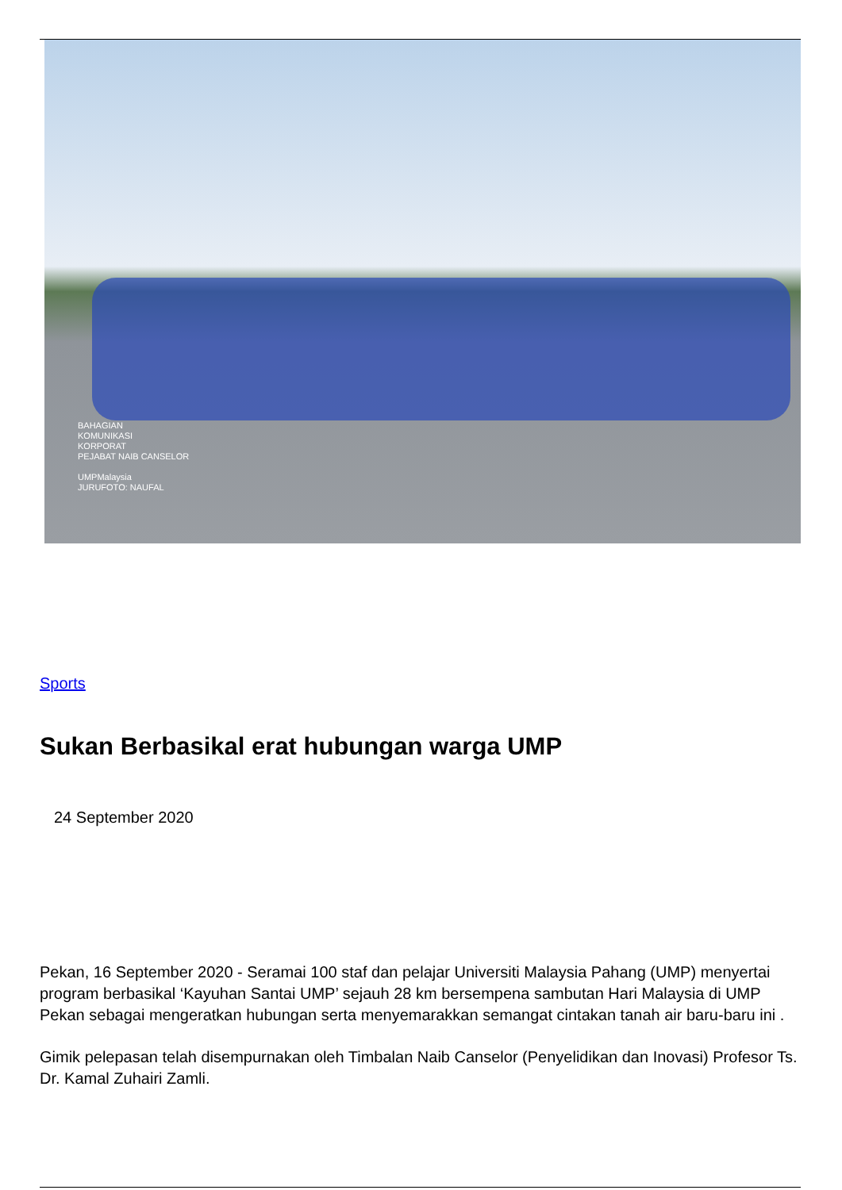BAHAGIAN
KOMUNIKASI
KORPORAT
PEJABAT NAIB CANSELOR
UMPMalaysia
JURUFOTO: NAUFAL
Sports
Sukan Berbasikal erat hubungan warga UMP
24 September 2020
Pekan, 16 September 2020 - Seramai 100 staf dan pelajar Universiti Malaysia Pahang (UMP) menyertai program berbasikal ‘Kayuhan Santai UMP’ sejauh 28 km bersempena sambutan Hari Malaysia di UMP Pekan sebagai mengeratkan hubungan serta menyemarakkan semangat cintakan tanah air baru-baru ini .
Gimik pelepasan telah disempurnakan oleh Timbalan Naib Canselor (Penyelidikan dan Inovasi) Profesor Ts. Dr. Kamal Zuhairi Zamli.